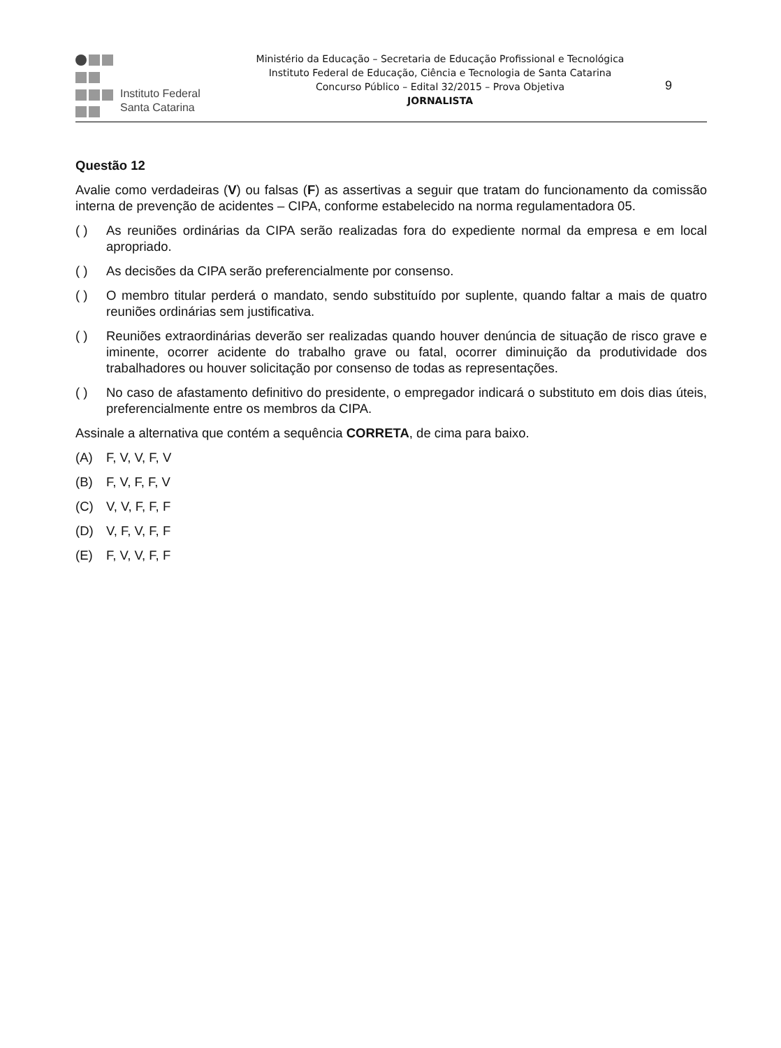Instituto Federal
Santa Catarina
Ministério da Educação – Secretaria de Educação Profissional e Tecnológica
Instituto Federal de Educação, Ciência e Tecnologia de Santa Catarina
Concurso Público – Edital 32/2015 – Prova Objetiva
JORNALISTA
9
Questão 12
Avalie como verdadeiras (V) ou falsas (F) as assertivas a seguir que tratam do funcionamento da comissão interna de prevenção de acidentes – CIPA, conforme estabelecido na norma regulamentadora 05.
( ) As reuniões ordinárias da CIPA serão realizadas fora do expediente normal da empresa e em local apropriado.
( ) As decisões da CIPA serão preferencialmente por consenso.
( ) O membro titular perderá o mandato, sendo substituído por suplente, quando faltar a mais de quatro reuniões ordinárias sem justificativa.
( ) Reuniões extraordinárias deverão ser realizadas quando houver denúncia de situação de risco grave e iminente, ocorrer acidente do trabalho grave ou fatal, ocorrer diminuição da produtividade dos trabalhadores ou houver solicitação por consenso de todas as representações.
( ) No caso de afastamento definitivo do presidente, o empregador indicará o substituto em dois dias úteis, preferencialmente entre os membros da CIPA.
Assinale a alternativa que contém a sequência CORRETA, de cima para baixo.
(A) F, V, V, F, V
(B) F, V, F, F, V
(C) V, V, F, F, F
(D) V, F, V, F, F
(E) F, V, V, F, F